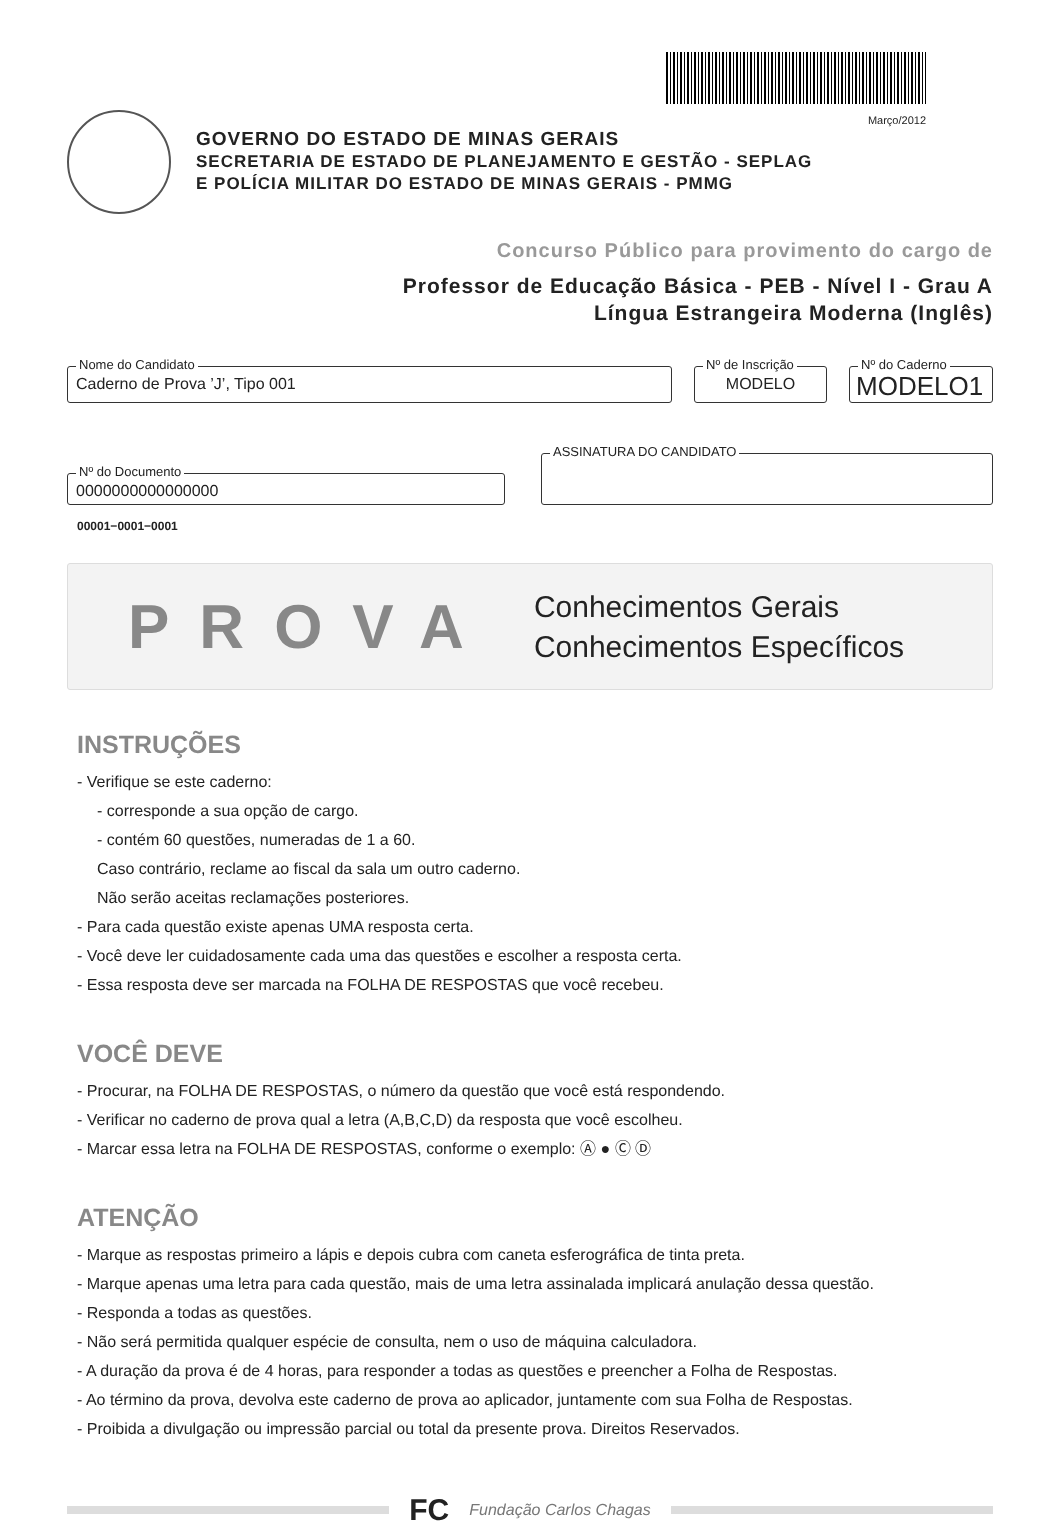Março/2012
GOVERNO DO ESTADO DE MINAS GERAIS
SECRETARIA DE ESTADO DE PLANEJAMENTO E GESTÃO - SEPLAG
E POLÍCIA MILITAR DO ESTADO DE MINAS GERAIS - PMMG
Concurso Público para provimento do cargo de
Professor de Educação Básica - PEB - Nível I - Grau A
Língua Estrangeira Moderna (Inglês)
Nome do Candidato
Caderno de Prova ’J’, Tipo 001
Nº de Inscrição
MODELO
Nº do Caderno
MODELO1
Nº do Documento
0000000000000000
ASSINATURA DO CANDIDATO
00001−0001−0001
PROVA
Conhecimentos Gerais
Conhecimentos Específicos
INSTRUÇÕES
- Verifique se este caderno:
- corresponde a sua opção de cargo.
- contém 60 questões, numeradas de 1 a 60.
Caso contrário, reclame ao fiscal da sala um outro caderno.
Não serão aceitas reclamações posteriores.
- Para cada questão existe apenas UMA resposta certa.
- Você deve ler cuidadosamente cada uma das questões e escolher a resposta certa.
- Essa resposta deve ser marcada na FOLHA DE RESPOSTAS que você recebeu.
VOCÊ DEVE
- Procurar, na FOLHA DE RESPOSTAS, o número da questão que você está respondendo.
- Verificar no caderno de prova qual a letra (A,B,C,D) da resposta que você escolheu.
- Marcar essa letra na FOLHA DE RESPOSTAS, conforme o exemplo: Ⓐ ● Ⓒ Ⓓ
ATENÇÃO
- Marque as respostas primeiro a lápis e depois cubra com caneta esferográfica de tinta preta.
- Marque apenas uma letra para cada questão, mais de uma letra assinalada implicará anulação dessa questão.
- Responda a todas as questões.
- Não será permitida qualquer espécie de consulta, nem o uso de máquina calculadora.
- A duração da prova é de 4 horas, para responder a todas as questões e preencher a Folha de Respostas.
- Ao término da prova, devolva este caderno de prova ao aplicador, juntamente com sua Folha de Respostas.
- Proibida a divulgação ou impressão parcial ou total da presente prova. Direitos Reservados.
FC Fundação Carlos Chagas